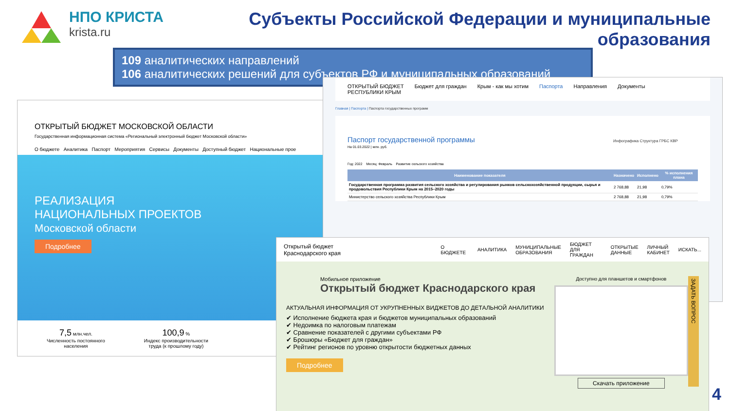НПО КРИСТА
krista.ru
Субъекты Российской Федерации и муниципальные образования
109 аналитических направлений
106 аналитических решений для субъектов РФ и муниципальных образований
ОТКРЫТЫЙ БЮДЖЕТ МОСКОВСКОЙ ОБЛАСТИ
Государственная информационная система «Региональный электронный бюджет Московской области»
О бюджете Аналитика Паспорт Мероприятия Сервисы Документы Доступный бюджет Национальные прое
РЕАЛИЗАЦИЯ
НАЦИОНАЛЬНЫХ ПРОЕКТОВ
Московской области
Подробнее
7,5 млн.чел.
Численность постоянного
населения
100,9 %
Индекс производительности
труда (к прошлому году)
ОТКРЫТЫЙ БЮДЖЕТ
РЕСПУБЛИКИ КРЫМ Бюджет для граждан Крым - как мы хотим Паспорта Направления Документы
Главная | Паспорта | Паспорта государственных программ
Паспорт государственной программы Инфографика Структура ГРБС КВР
На 01.03.2022 | млн. руб.
Год: 2022 Месяц: Февраль Развитие сельского хозяйства
| Наименование показателя | Назначено | Исполнено | % исполнения плана |
| --- | --- | --- | --- |
| Государственная программа развития сельского хозяйства и регулирования рынков сельскохозяйственной продукции, сырья и продовольствия Республики Крым на 2015–2020 годы | 2 768,88 | 21,98 | 0,79% |
| Министерство сельского хозяйства Республики Крым | 2 768,88 | 21,98 | 0,79% |
Открытый бюджет
Краснодарского края О БЮДЖЕТЕ АНАЛИТИКА МУНИЦИПАЛЬНЫЕ
ОБРАЗОВАНИЯ БЮДЖЕТ
ДЛЯ ГРАЖДАН ОТКРЫТЫЕ
ДАННЫЕ ЛИЧНЫЙ
КАБИНЕТ ИСКАТЬ...
Мобильное приложение
Открытый бюджет Краснодарского края
АКТУАЛЬНАЯ ИНФОРМАЦИЯ ОТ УКРУПНЕННЫХ ВИДЖЕТОВ ДО ДЕТАЛЬНОЙ АНАЛИТИКИ
✔ Исполнение бюджета края и бюджетов муниципальных образований
✔ Недоимка по налоговым платежам
✔ Сравнение показателей с другими субъектами РФ
✔ Брошюры «Бюджет для граждан»
✔ Рейтинг регионов по уровню открытости бюджетных данных
Подробнее
Доступно для планшетов и смартфонов
Скачать приложение
ЗАДАТЬ ВОПРОС
4